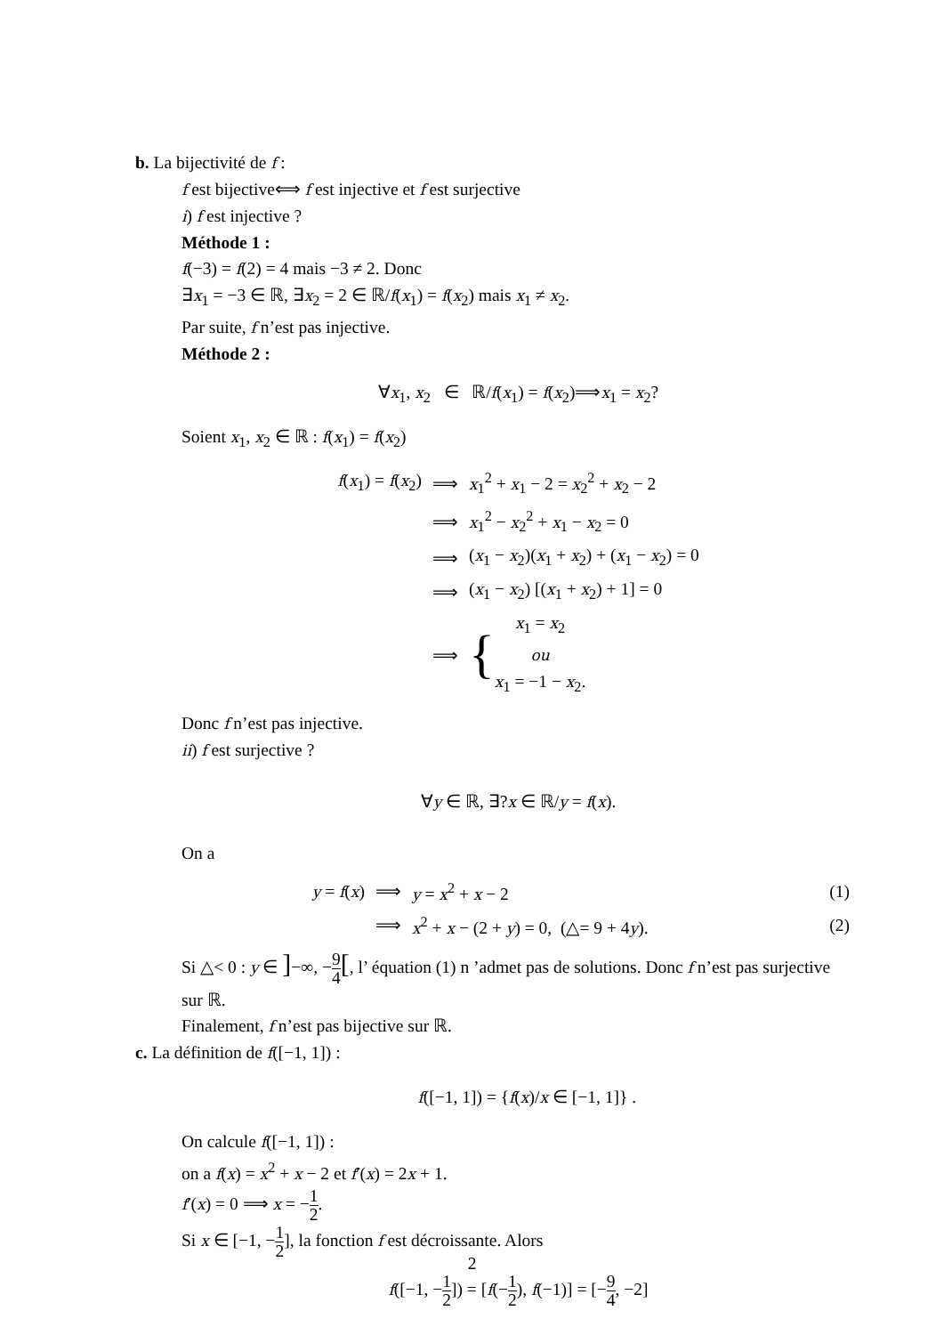b. La bijectivité de f :
f est bijective⟺ f est injective et f est surjective
i) f est injective ?
Méthode 1 :
f(−3) = f(2) = 4 mais −3 ≠ 2. Donc
∃x<sub>1</sub> = −3 ∈ ℝ, ∃x<sub>2</sub> = 2 ∈ ℝ/f(x<sub>1</sub>) = f(x<sub>2</sub>) mais x<sub>1</sub> ≠ x<sub>2</sub>.
Par suite, f n’est pas injective.
Méthode 2 :
∀x<sub>1</sub>, x<sub>2</sub> ∈ ℝ/f(x<sub>1</sub>) = f(x<sub>2</sub>)⟹x<sub>1</sub> = x<sub>2</sub>?
Soient x<sub>1</sub>, x<sub>2</sub> ∈ ℝ : f(x<sub>1</sub>) = f(x<sub>2</sub>)
| f ( x<sub>1</sub>) = f ( x<sub>2</sub>) | ⟹ | x<sub>1</sub><sup>2</sup> + x<sub>1</sub> − 2 = x<sub>2</sub><sup>2</sup> + x<sub>2</sub> − 2 |
| | ⟹ | x<sub>1</sub><sup>2</sup> − x<sub>2</sub><sup>2</sup> + x<sub>1</sub> − x<sub>2</sub> = 0 |
| | ⟹ | ( x<sub>1</sub> − x<sub>2</sub>)( x<sub>1</sub> + x<sub>2</sub>) + ( x<sub>1</sub> − x<sub>2</sub>) = 0 |
| | ⟹ | ( x<sub>1</sub> − x<sub>2</sub>) [( x<sub>1</sub> + x<sub>2</sub>) + 1] = 0 |
| | ⟹ | { x<sub>1</sub> = x<sub>2</sub> ou x<sub>1</sub> = −1 − x<sub>2</sub>. |
Donc f n’est pas injective.
ii) f est surjective ?
∀y ∈ ℝ, ∃?x ∈ ℝ/y = f(x).
On a
| y = f ( x ) | ⟹ | y = x<sup>2</sup> + x − 2 | (1) |
| | ⟹ | x<sup>2</sup> + x − (2 + y ) = 0, (△= 9 + 4 y ). | (2) |
Si △< 0 : y ∈ ]−∞, −9 4[, l’ équation (1) n ’admet pas de solutions. Donc f n’est pas surjective sur ℝ.
Finalement, f n’est pas bijective sur ℝ.
c. La définition de f([−1, 1]) :
f([−1, 1]) = {f(x)/x ∈ [−1, 1]} .
On calcule f([−1, 1]) :
on a f(x) = x<sup>2</sup> + x − 2 et f′(x) = 2x + 1.
f′(x) = 0 ⟹ x = −1 2.
Si x ∈ [−1, −1 2], la fonction f est décroissante. Alors
f([−1, −1 2]) = [f(−1 2), f(−1)] = [−9 4, −2]
2